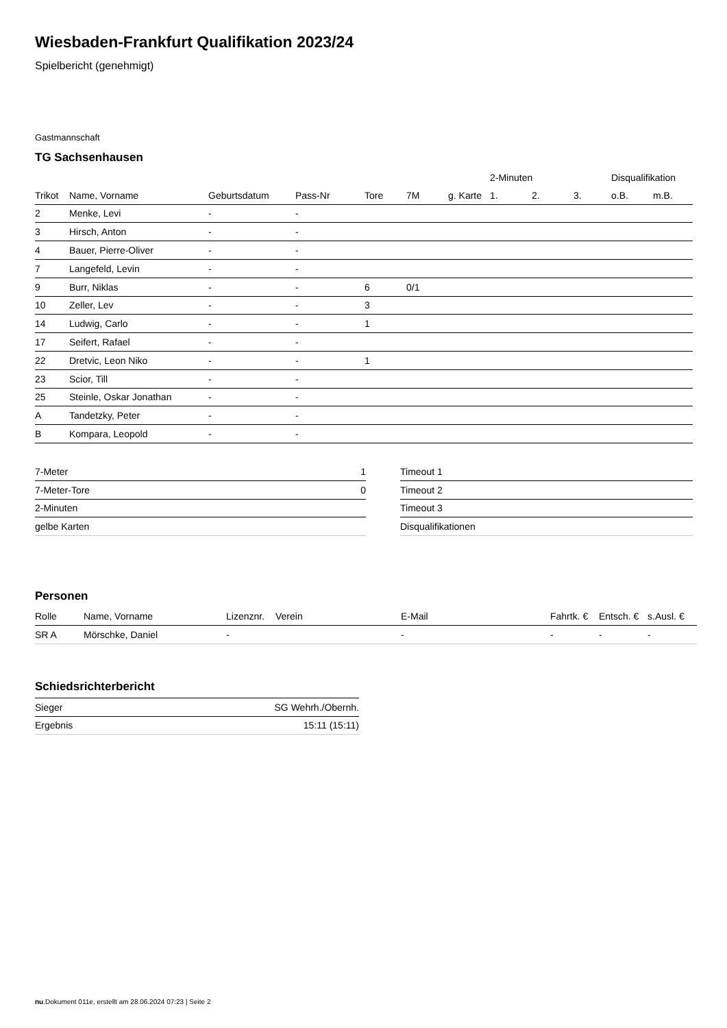Wiesbaden-Frankfurt Qualifikation 2023/24
Spielbericht (genehmigt)
Gastmannschaft
TG Sachsenhausen
| | | | | | | | 2-Minuten | | | Disqualifikation | |
| --- | --- | --- | --- | --- | --- | --- | --- | --- | --- | --- | --- |
| Trikot | Name, Vorname | Geburtsdatum | Pass-Nr | Tore | 7M | g. Karte | 1. | 2. | 3. | o.B. | m.B. |
| 2 | Menke, Levi | - | - | | | | | | | | |
| 3 | Hirsch, Anton | - | - | | | | | | | | |
| 4 | Bauer, Pierre-Oliver | - | - | | | | | | | | |
| 7 | Langefeld, Levin | - | - | | | | | | | | |
| 9 | Burr, Niklas | - | - | 6 | 0/1 | | | | | | |
| 10 | Zeller, Lev | - | - | 3 | | | | | | | |
| 14 | Ludwig, Carlo | - | - | 1 | | | | | | | |
| 17 | Seifert, Rafael | - | - | | | | | | | | |
| 22 | Dretvic, Leon Niko | - | - | 1 | | | | | | | |
| 23 | Scior, Till | - | - | | | | | | | | |
| 25 | Steinle, Oskar Jonathan | - | - | | | | | | | | |
| A | Tandetzky, Peter | - | - | | | | | | | | |
| B | Kompara, Leopold | - | - | | | | | | | | |
| 7-Meter | 1 |
| 7-Meter-Tore | 0 |
| 2-Minuten | |
| gelbe Karten | |
| Timeout 1 |
| Timeout 2 |
| Timeout 3 |
| Disqualifikationen |
Personen
| Rolle | Name, Vorname | Lizenznr. | Verein | E-Mail | Fahrtk. € | Entsch. € | s.Ausl. € |
| SR A | Mörschke, Daniel | - | | - | - | - | - |
Schiedsrichterbericht
| Sieger | SG Wehrh./Obernh. |
| Ergebnis | 15:11 (15:11) |
nu.Dokument 011e, erstellt am 28.06.2024 07:23 | Seite 2